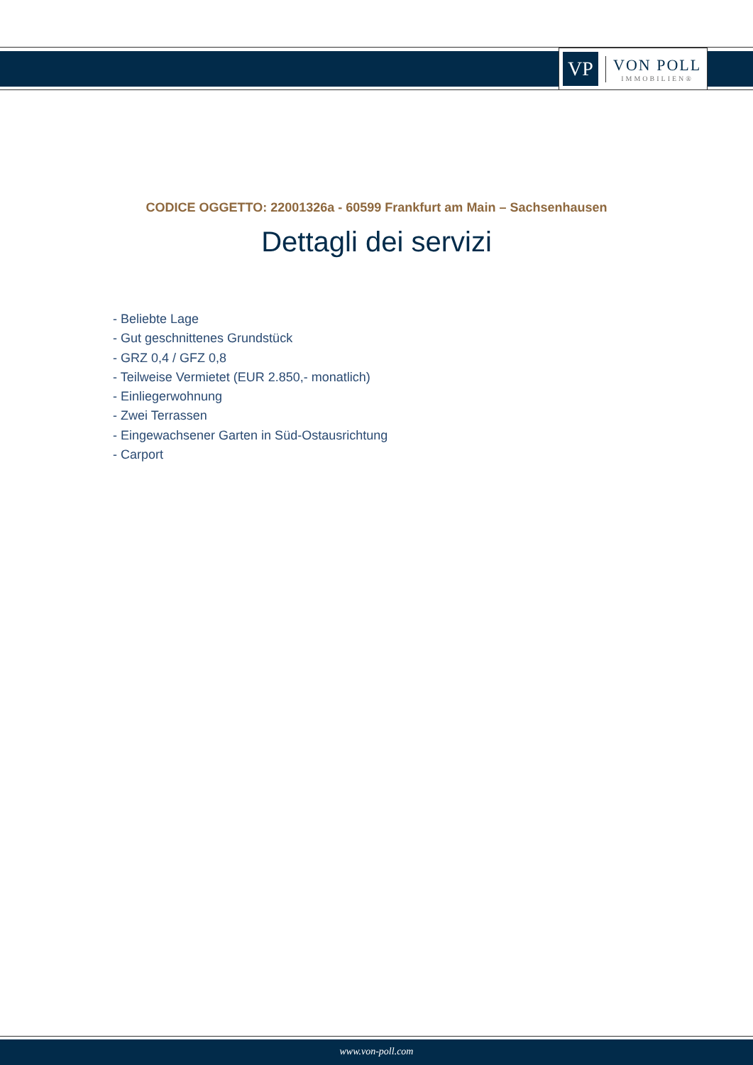VP
VON POLL
IMMOBILIEN®
CODICE OGGETTO: 22001326a - 60599 Frankfurt am Main – Sachsenhausen
Dettagli dei servizi
- Beliebte Lage
- Gut geschnittenes Grundstück
- GRZ 0,4 / GFZ 0,8
- Teilweise Vermietet (EUR 2.850,- monatlich)
- Einliegerwohnung
- Zwei Terrassen
- Eingewachsener Garten in Süd-Ostausrichtung
- Carport
www.von-poll.com